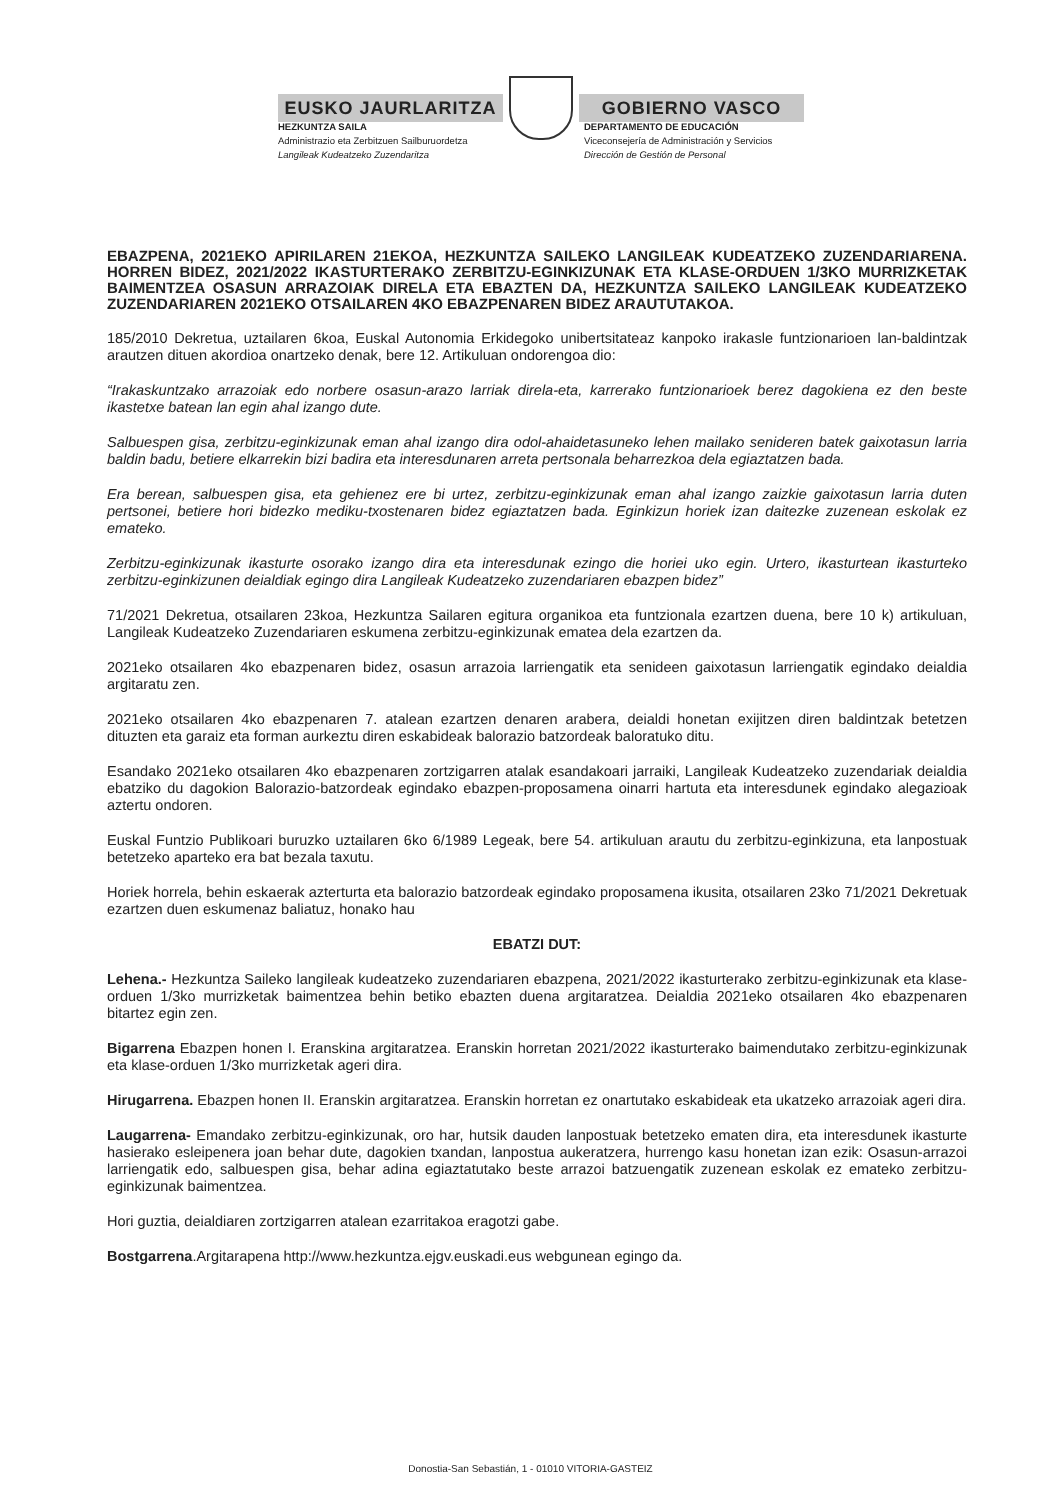EUSKO JAURLARITZA GOBIERNO VASCO
HEZKUNTZA SAILA
Administrazio eta Zerbitzuen Sailburuordetza
Langileak Kudeatzeko Zuzendaritza
DEPARTAMENTO DE EDUCACIÓN
Viceconsejería de Administración y Servicios
Dirección de Gestión de Personal
EBAZPENA, 2021EKO APIRILAREN 21EKOA, HEZKUNTZA SAILEKO LANGILEAK KUDEATZEKO ZUZENDARIARENA. HORREN BIDEZ, 2021/2022 IKASTURTERAKO ZERBITZU-EGINKIZUNAK ETA KLASE-ORDUEN 1/3KO MURRIZKETAK BAIMENTZEA OSASUN ARRAZOIAK DIRELA ETA EBAZTEN DA, HEZKUNTZA SAILEKO LANGILEAK KUDEATZEKO ZUZENDARIAREN 2021EKO OTSAILAREN 4KO EBAZPENAREN BIDEZ ARAUTUTAKOA.
185/2010 Dekretua, uztailaren 6koa, Euskal Autonomia Erkidegoko unibertsitateaz kanpoko irakasle funtzionarioen lan-baldintzak arautzen dituen akordioa onartzeko denak, bere 12. Artikuluan ondorengoa dio:
“Irakaskuntzako arrazoiak edo norbere osasun-arazo larriak direla-eta, karrerako funtzionarioek berez dagokiena ez den beste ikastetxe batean lan egin ahal izango dute.
Salbuespen gisa, zerbitzu-eginkizunak eman ahal izango dira odol-ahaidetasuneko lehen mailako senideren batek gaixotasun larria baldin badu, betiere elkarrekin bizi badira eta interesdunaren arreta pertsonala beharrezkoa dela egiaztatzen bada.
Era berean, salbuespen gisa, eta gehienez ere bi urtez, zerbitzu-eginkizunak eman ahal izango zaizkie gaixotasun larria duten pertsonei, betiere hori bidezko mediku-txostenaren bidez egiaztatzen bada. Eginkizun horiek izan daitezke zuzenean eskolak ez emateko.
Zerbitzu-eginkizunak ikasturte osorako izango dira eta interesdunak ezingo die horiei uko egin. Urtero, ikasturtean ikasturteko zerbitzu-eginkizunen deialdiak egingo dira Langileak Kudeatzeko zuzendariaren ebazpen bidez”
71/2021 Dekretua, otsailaren 23koa, Hezkuntza Sailaren egitura organikoa eta funtzionala ezartzen duena, bere 10 k) artikuluan, Langileak Kudeatzeko Zuzendariaren eskumena zerbitzu-eginkizunak ematea dela ezartzen da.
2021eko otsailaren 4ko ebazpenaren bidez, osasun arrazoia larriengatik eta senideen gaixotasun larriengatik egindako deialdia argitaratu zen.
2021eko otsailaren 4ko ebazpenaren 7. atalean ezartzen denaren arabera, deialdi honetan exijitzen diren baldintzak betetzen dituzten eta garaiz eta forman aurkeztu diren eskabideak balorazio batzordeak baloratuko ditu.
Esandako 2021eko otsailaren 4ko ebazpenaren zortzigarren atalak esandakoari jarraiki, Langileak Kudeatzeko zuzendariak deialdia ebatziko du dagokion Balorazio-batzordeak egindako ebazpen-proposamena oinarri hartuta eta interesdunek egindako alegazioak aztertu ondoren.
Euskal Funtzio Publikoari buruzko uztailaren 6ko 6/1989 Legeak, bere 54. artikuluan arautu du zerbitzu-eginkizuna, eta lanpostuak betetzeko aparteko era bat bezala taxutu.
Horiek horrela, behin eskaerak azterturta eta balorazio batzordeak egindako proposamena ikusita, otsailaren 23ko 71/2021 Dekretuak ezartzen duen eskumenaz baliatuz, honako hau
EBATZI DUT:
Lehena.- Hezkuntza Saileko langileak kudeatzeko zuzendariaren ebazpena, 2021/2022 ikasturterako zerbitzu-eginkizunak eta klase-orduen 1/3ko murrizketak baimentzea behin betiko ebazten duena argitaratzea. Deialdia 2021eko otsailaren 4ko ebazpenaren bitartez egin zen.
Bigarrena Ebazpen honen I. Eranskina argitaratzea. Eranskin horretan 2021/2022 ikasturterako baimendutako zerbitzu-eginkizunak eta klase-orduen 1/3ko murrizketak ageri dira.
Hirugarrena. Ebazpen honen II. Eranskin argitaratzea. Eranskin horretan ez onartutako eskabideak eta ukatzeko arrazoiak ageri dira.
Laugarrena- Emandako zerbitzu-eginkizunak, oro har, hutsik dauden lanpostuak betetzeko ematen dira, eta interesdunek ikasturte hasierako esleipenera joan behar dute, dagokien txandan, lanpostua aukeratzera, hurrengo kasu honetan izan ezik: Osasun-arrazoi larriengatik edo, salbuespen gisa, behar adina egiaztatutako beste arrazoi batzuengatik zuzenean eskolak ez emateko zerbitzu-eginkizunak baimentzea.
Hori guztia, deialdiaren zortzigarren atalean ezarritakoa eragotzi gabe.
Bostgarrena.Argitarapena http://www.hezkuntza.ejgv.euskadi.eus webgunean egingo da.
Donostia-San Sebastián, 1 - 01010 VITORIA-GASTEIZ